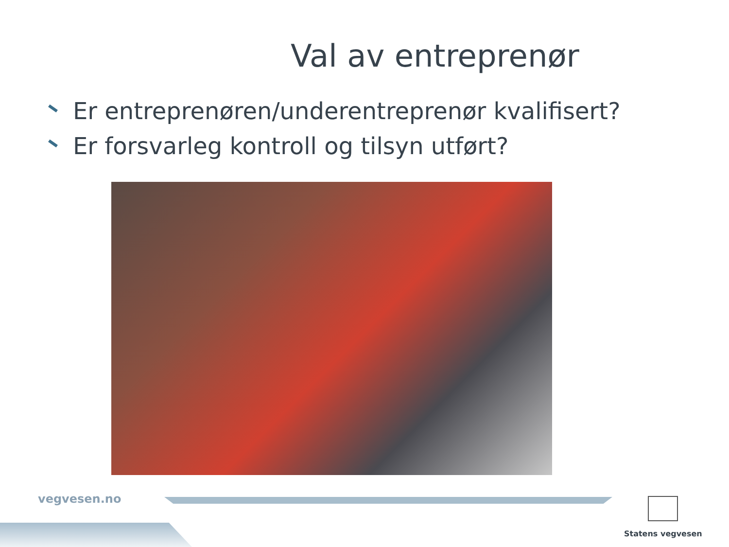Val av entreprenør
Er entreprenøren/underentreprenør kvalifisert?
Er forsvarleg kontroll og tilsyn utført?
vegvesen.no Statens vegvesen